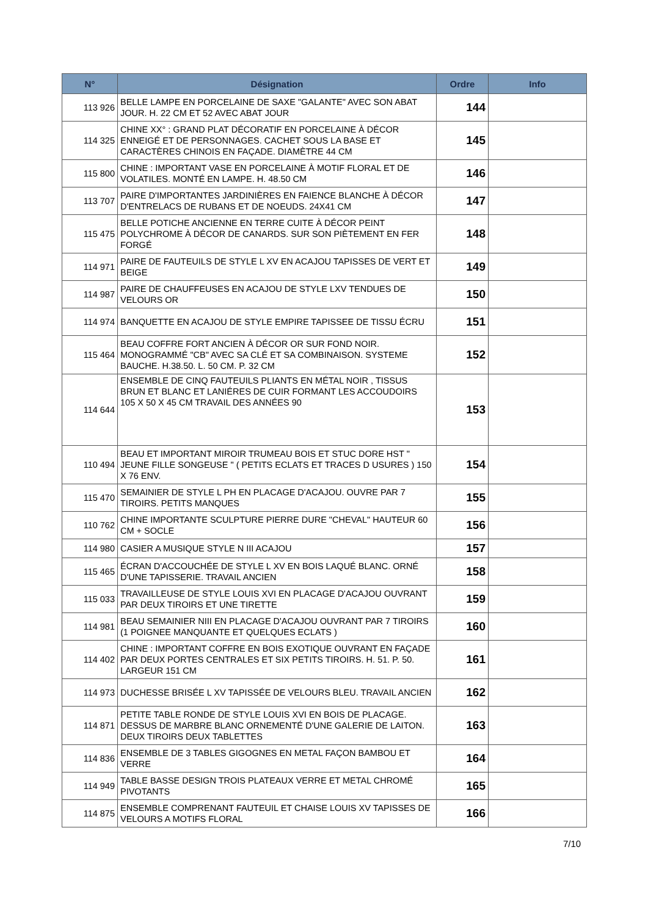| N° | Désignation | Ordre | Info |
| --- | --- | --- | --- |
| 113 926 | BELLE LAMPE EN PORCELAINE DE SAXE "GALANTE" AVEC SON ABAT JOUR. H. 22 CM ET 52 AVEC ABAT JOUR | 144 | |
| 114 325 | CHINE XX° : GRAND PLAT DÉCORATIF EN PORCELAINE À DÉCOR ENNEIGÉ ET DE PERSONNAGES. CACHET SOUS LA BASE ET CARACTÈRES CHINOIS EN FAÇADE. DIAMÈTRE 44 CM | 145 | |
| 115 800 | CHINE : IMPORTANT VASE EN PORCELAINE À MOTIF FLORAL ET DE VOLATILES. MONTÉ EN LAMPE. H. 48.50 CM | 146 | |
| 113 707 | PAIRE D'IMPORTANTES JARDINIÈRES EN FAIENCE BLANCHE À DÉCOR D'ENTRELACS DE RUBANS ET DE NOEUDS. 24X41 CM | 147 | |
| 115 475 | BELLE POTICHE ANCIENNE EN TERRE CUITE À DÉCOR PEINT POLYCHROME À DÉCOR DE CANARDS. SUR SON PIÈTEMENT EN FER FORGÉ | 148 | |
| 114 971 | PAIRE DE FAUTEUILS DE STYLE L XV EN ACAJOU TAPISSES DE VERT ET BEIGE | 149 | |
| 114 987 | PAIRE DE CHAUFFEUSES EN ACAJOU DE STYLE LXV TENDUES DE VELOURS OR | 150 | |
| 114 974 | BANQUETTE EN ACAJOU DE STYLE EMPIRE TAPISSEE DE TISSU ÉCRU | 151 | |
| 115 464 | BEAU COFFRE FORT ANCIEN À DÉCOR OR SUR FOND NOIR. MONOGRAMMÉ "CB" AVEC SA CLÉ ET SA COMBINAISON. SYSTEME BAUCHE. H.38.50. L. 50 CM. P. 32 CM | 152 | |
| 114 644 | ENSEMBLE DE CINQ FAUTEUILS PLIANTS EN MÉTAL NOIR , TISSUS BRUN ET BLANC ET LANIÉRES DE CUIR FORMANT LES ACCOUDOIRS 105 X 50 X 45 CM TRAVAIL DES ANNÉES 90 | 153 | |
| 110 494 | BEAU ET IMPORTANT MIROIR TRUMEAU BOIS ET STUC DORE HST " JEUNE FILLE SONGEUSE " ( PETITS ECLATS ET TRACES D USURES ) 150 X 76 ENV. | 154 | |
| 115 470 | SEMAINIER DE STYLE L PH EN PLACAGE D'ACAJOU. OUVRE PAR 7 TIROIRS. PETITS MANQUES | 155 | |
| 110 762 | CHINE IMPORTANTE SCULPTURE PIERRE DURE "CHEVAL" HAUTEUR 60 CM + SOCLE | 156 | |
| 114 980 | CASIER A MUSIQUE STYLE N III ACAJOU | 157 | |
| 115 465 | ÉCRAN D'ACCOUCHÉE DE STYLE L XV EN BOIS LAQUÉ BLANC. ORNÉ D'UNE TAPISSERIE. TRAVAIL ANCIEN | 158 | |
| 115 033 | TRAVAILLEUSE DE STYLE LOUIS XVI EN PLACAGE D'ACAJOU OUVRANT PAR DEUX TIROIRS ET UNE TIRETTE | 159 | |
| 114 981 | BEAU SEMAINIER NIII EN PLACAGE D'ACAJOU OUVRANT PAR 7 TIROIRS (1 POIGNEE MANQUANTE ET QUELQUES ECLATS ) | 160 | |
| 114 402 | CHINE : IMPORTANT COFFRE EN BOIS EXOTIQUE OUVRANT EN FAÇADE PAR DEUX PORTES CENTRALES ET SIX PETITS TIROIRS. H. 51. P. 50. LARGEUR 151 CM | 161 | |
| 114 973 | DUCHESSE BRISÉE L XV TAPISSÉE DE VELOURS BLEU. TRAVAIL ANCIEN | 162 | |
| 114 871 | PETITE TABLE RONDE DE STYLE LOUIS XVI EN BOIS DE PLACAGE. DESSUS DE MARBRE BLANC ORNEMENTÉ D'UNE GALERIE DE LAITON. DEUX TIROIRS DEUX TABLETTES | 163 | |
| 114 836 | ENSEMBLE DE 3 TABLES GIGOGNES EN METAL FAÇON BAMBOU ET VERRE | 164 | |
| 114 949 | TABLE BASSE DESIGN TROIS PLATEAUX VERRE ET METAL CHROMÉ PIVOTANTS | 165 | |
| 114 875 | ENSEMBLE COMPRENANT FAUTEUIL ET CHAISE LOUIS XV TAPISSES DE VELOURS A MOTIFS FLORAL | 166 | |
7/10